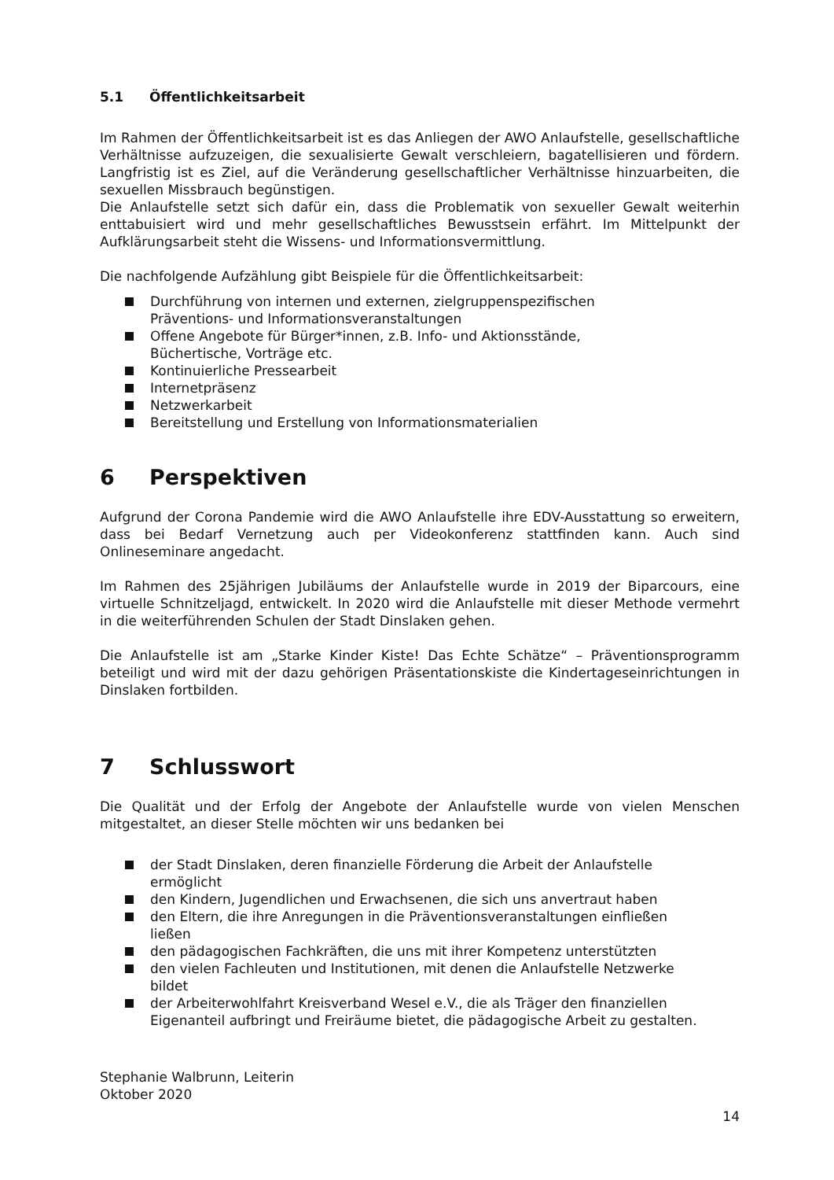5.1 Öffentlichkeitsarbeit
Im Rahmen der Öffentlichkeitsarbeit ist es das Anliegen der AWO Anlaufstelle, gesellschaftliche Verhältnisse aufzuzeigen, die sexualisierte Gewalt verschleiern, bagatellisieren und fördern. Langfristig ist es Ziel, auf die Veränderung gesellschaftlicher Verhältnisse hinzuarbeiten, die sexuellen Missbrauch begünstigen.
Die Anlaufstelle setzt sich dafür ein, dass die Problematik von sexueller Gewalt weiterhin enttabuisiert wird und mehr gesellschaftliches Bewusstsein erfährt. Im Mittelpunkt der Aufklärungsarbeit steht die Wissens- und Informationsvermittlung.
Die nachfolgende Aufzählung gibt Beispiele für die Öffentlichkeitsarbeit:
Durchführung von internen und externen, zielgruppenspezifischen
Präventions- und Informationsveranstaltungen
Offene Angebote für Bürger*innen, z.B. Info- und Aktionsstände,
Büchertische, Vorträge etc.
Kontinuierliche Pressearbeit
Internetpräsenz
Netzwerkarbeit
Bereitstellung und Erstellung von Informationsmaterialien
6 Perspektiven
Aufgrund der Corona Pandemie wird die AWO Anlaufstelle ihre EDV-Ausstattung so erweitern, dass bei Bedarf Vernetzung auch per Videokonferenz stattfinden kann. Auch sind Onlineseminare angedacht.
Im Rahmen des 25jährigen Jubiläums der Anlaufstelle wurde in 2019 der Biparcours, eine virtuelle Schnitzeljagd, entwickelt. In 2020 wird die Anlaufstelle mit dieser Methode vermehrt in die weiterführenden Schulen der Stadt Dinslaken gehen.
Die Anlaufstelle ist am „Starke Kinder Kiste! Das Echte Schätze“ – Präventionsprogramm beteiligt und wird mit der dazu gehörigen Präsentationskiste die Kindertageseinrichtungen in Dinslaken fortbilden.
7 Schlusswort
Die Qualität und der Erfolg der Angebote der Anlaufstelle wurde von vielen Menschen mitgestaltet, an dieser Stelle möchten wir uns bedanken bei
der Stadt Dinslaken, deren finanzielle Förderung die Arbeit der Anlaufstelle
ermöglicht
den Kindern, Jugendlichen und Erwachsenen, die sich uns anvertraut haben
den Eltern, die ihre Anregungen in die Präventionsveranstaltungen einfließen
ließen
den pädagogischen Fachkräften, die uns mit ihrer Kompetenz unterstützten
den vielen Fachleuten und Institutionen, mit denen die Anlaufstelle Netzwerke
bildet
der Arbeiterwohlfahrt Kreisverband Wesel e.V., die als Träger den finanziellen
Eigenanteil aufbringt und Freiräume bietet, die pädagogische Arbeit zu gestalten.
Stephanie Walbrunn, Leiterin
Oktober 2020
14